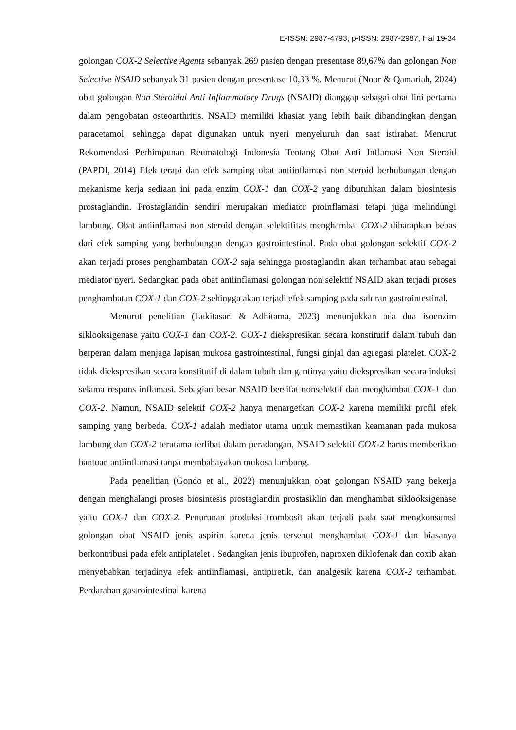E-ISSN: 2987-4793; p-ISSN: 2987-2987, Hal 19-34
golongan COX-2 Selective Agents sebanyak 269 pasien dengan presentase 89,67% dan golongan Non Selective NSAID sebanyak 31 pasien dengan presentase 10,33 %. Menurut (Noor & Qamariah, 2024) obat golongan Non Steroidal Anti Inflammatory Drugs (NSAID) dianggap sebagai obat lini pertama dalam pengobatan osteoarthritis. NSAID memiliki khasiat yang lebih baik dibandingkan dengan paracetamol, sehingga dapat digunakan untuk nyeri menyeluruh dan saat istirahat. Menurut Rekomendasi Perhimpunan Reumatologi Indonesia Tentang Obat Anti Inflamasi Non Steroid (PAPDI, 2014) Efek terapi dan efek samping obat antiinflamasi non steroid berhubungan dengan mekanisme kerja sediaan ini pada enzim COX-1 dan COX-2 yang dibutuhkan dalam biosintesis prostaglandin. Prostaglandin sendiri merupakan mediator proinflamasi tetapi juga melindungi lambung. Obat antiinflamasi non steroid dengan selektifitas menghambat COX-2 diharapkan bebas dari efek samping yang berhubungan dengan gastrointestinal. Pada obat golongan selektif COX-2 akan terjadi proses penghambatan COX-2 saja sehingga prostaglandin akan terhambat atau sebagai mediator nyeri. Sedangkan pada obat antiinflamasi golongan non selektif NSAID akan terjadi proses penghambatan COX-1 dan COX-2 sehingga akan terjadi efek samping pada saluran gastrointestinal.
Menurut penelitian (Lukitasari & Adhitama, 2023) menunjukkan ada dua isoenzim siklooksigenase yaitu COX-1 dan COX-2. COX-1 diekspresikan secara konstitutif dalam tubuh dan berperan dalam menjaga lapisan mukosa gastrointestinal, fungsi ginjal dan agregasi platelet. COX-2 tidak diekspresikan secara konstitutif di dalam tubuh dan gantinya yaitu diekspresikan secara induksi selama respons inflamasi. Sebagian besar NSAID bersifat nonselektif dan menghambat COX-1 dan COX-2. Namun, NSAID selektif COX-2 hanya menargetkan COX-2 karena memiliki profil efek samping yang berbeda. COX-1 adalah mediator utama untuk memastikan keamanan pada mukosa lambung dan COX-2 terutama terlibat dalam peradangan, NSAID selektif COX-2 harus memberikan bantuan antiinflamasi tanpa membahayakan mukosa lambung.
Pada penelitian (Gondo et al., 2022) menunjukkan obat golongan NSAID yang bekerja dengan menghalangi proses biosintesis prostaglandin prostasiklin dan menghambat siklooksigenase yaitu COX-1 dan COX-2. Penurunan produksi trombosit akan terjadi pada saat mengkonsumsi golongan obat NSAID jenis aspirin karena jenis tersebut menghambat COX-1 dan biasanya berkontribusi pada efek antiplatelet . Sedangkan jenis ibuprofen, naproxen diklofenak dan coxib akan menyebabkan terjadinya efek antiinflamasi, antipiretik, dan analgesik karena COX-2 terhambat. Perdarahan gastrointestinal karena